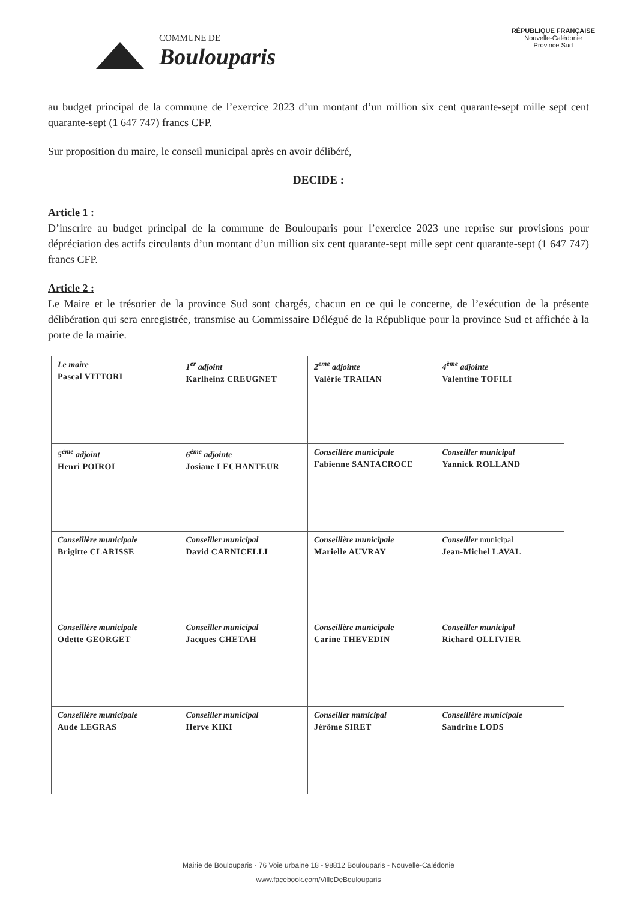COMMUNE DE
Boulouparis
RÉPUBLIQUE FRANÇAISE
Nouvelle-Calédonie
Province Sud
au budget principal de la commune de l’exercice 2023 d’un montant d’un million six cent quarante-sept mille sept cent quarante-sept (1 647 747) francs CFP.
Sur proposition du maire, le conseil municipal après en avoir délibéré,
DECIDE :
Article 1 :
D’inscrire au budget principal de la commune de Boulouparis pour l’exercice 2023 une reprise sur provisions pour dépréciation des actifs circulants d’un montant d’un million six cent quarante-sept mille sept cent quarante-sept (1 647 747) francs CFP.
Article 2 :
Le Maire et le trésorier de la province Sud sont chargés, chacun en ce qui le concerne, de l’exécution de la présente délibération qui sera enregistrée, transmise au Commissaire Délégué de la République pour la province Sud et affichée à la porte de la mairie.
| Le maire Pascal VITTORI | 1<sup>er</sup> adjoint Karlheinz CREUGNET | 2<sup>eme</sup> adjointe Valérie TRAHAN | 4<sup>ème</sup> adjointe Valentine TOFILI |
| 5<sup>ème</sup> adjoint Henri POIROI | 6<sup>ème</sup> adjointe Josiane LECHANTEUR | Conseillère municipale Fabienne SANTACROCE | Conseiller municipal Yannick ROLLAND |
| Conseillère municipale Brigitte CLARISSE | Conseiller municipal David CARNICELLI | Conseillère municipale Marielle AUVRAY | Conseiller municipal Jean-Michel LAVAL |
| Conseillère municipale Odette GEORGET | Conseiller municipal Jacques CHETAH | Conseillère municipale Carine THEVEDIN | Conseiller municipal Richard OLLIVIER |
| Conseillère municipale Aude LEGRAS | Conseiller municipal Herve KIKI | Conseiller municipal Jérôme SIRET | Conseillère municipale Sandrine LODS |
Mairie de Boulouparis - 76 Voie urbaine 18 - 98812 Boulouparis - Nouvelle-Calédonie
www.facebook.com/VilleDeBoulouparis